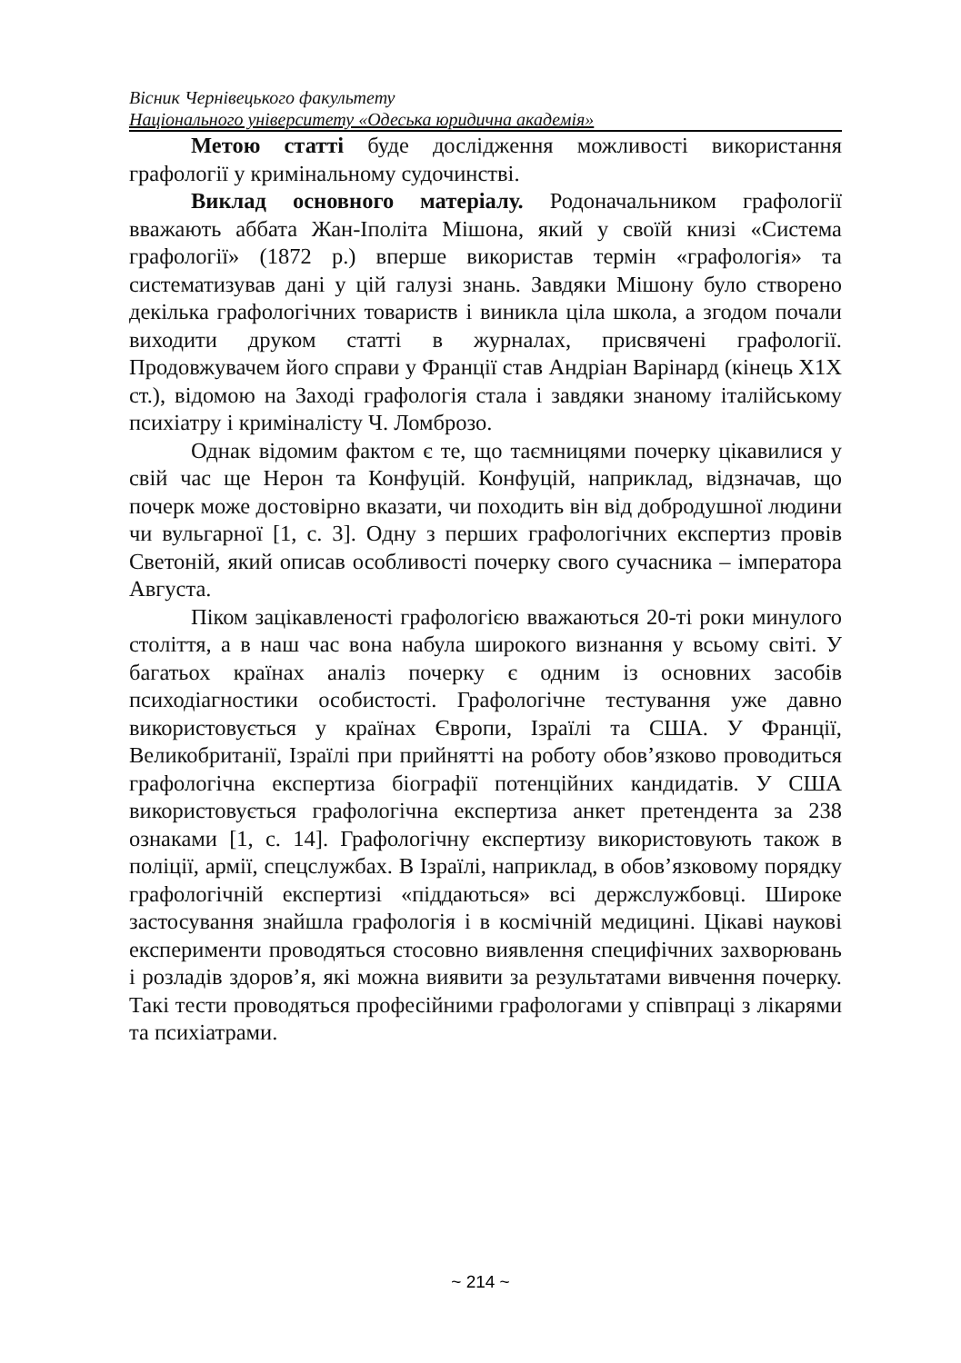Вісник Чернівецького факультету
Національного університету «Одеська юридична академія»
Метою статті буде дослідження можливості використання графології у кримінальному судочинстві.
Виклад основного матеріалу. Родоначальником графології вважають аббата Жан-Іполіта Мішона, який у своїй книзі «Система графології» (1872 р.) вперше використав термін «графологія» та систематизував дані у цій галузі знань. Завдяки Мішону було створено декілька графологічних товариств і виникла ціла школа, а згодом почали виходити друком статті в журналах, присвячені графології. Продовжувачем його справи у Франції став Андріан Варінард (кінець Х1Х ст.), відомою на Заході графологія стала і завдяки знаному італійському психіатру і криміналісту Ч. Ломброзо.
Однак відомим фактом є те, що таємницями почерку цікавилися у свій час ще Нерон та Конфуцій. Конфуцій, наприклад, відзначав, що почерк може достовірно вказати, чи походить він від добродушної людини чи вульгарної [1, с. 3]. Одну з перших графологічних експертиз провів Светоній, який описав особливості почерку свого сучасника – імператора Августа.
Піком зацікавленості графологією вважаються 20-ті роки минулого століття, а в наш час вона набула широкого визнання у всьому світі. У багатьох країнах аналіз почерку є одним із основних засобів психодіагностики особистості. Графологічне тестування уже давно використовується у країнах Європи, Ізраїлі та США. У Франції, Великобританії, Ізраїлі при прийнятті на роботу обов’язково проводиться графологічна експертиза біографії потенційних кандидатів. У США використовується графологічна експертиза анкет претендента за 238 ознаками [1, с. 14]. Графологічну експертизу використовують також в поліції, армії, спецслужбах. В Ізраїлі, наприклад, в обов’язковому порядку графологічній експертизі «піддаються» всі держслужбовці. Широке застосування знайшла графологія і в космічній медицині. Цікаві наукові експерименти проводяться стосовно виявлення специфічних захворювань і розладів здоров’я, які можна виявити за результатами вивчення почерку. Такі тести проводяться професійними графологами у співпраці з лікарями та психіатрами.
~ 214 ~